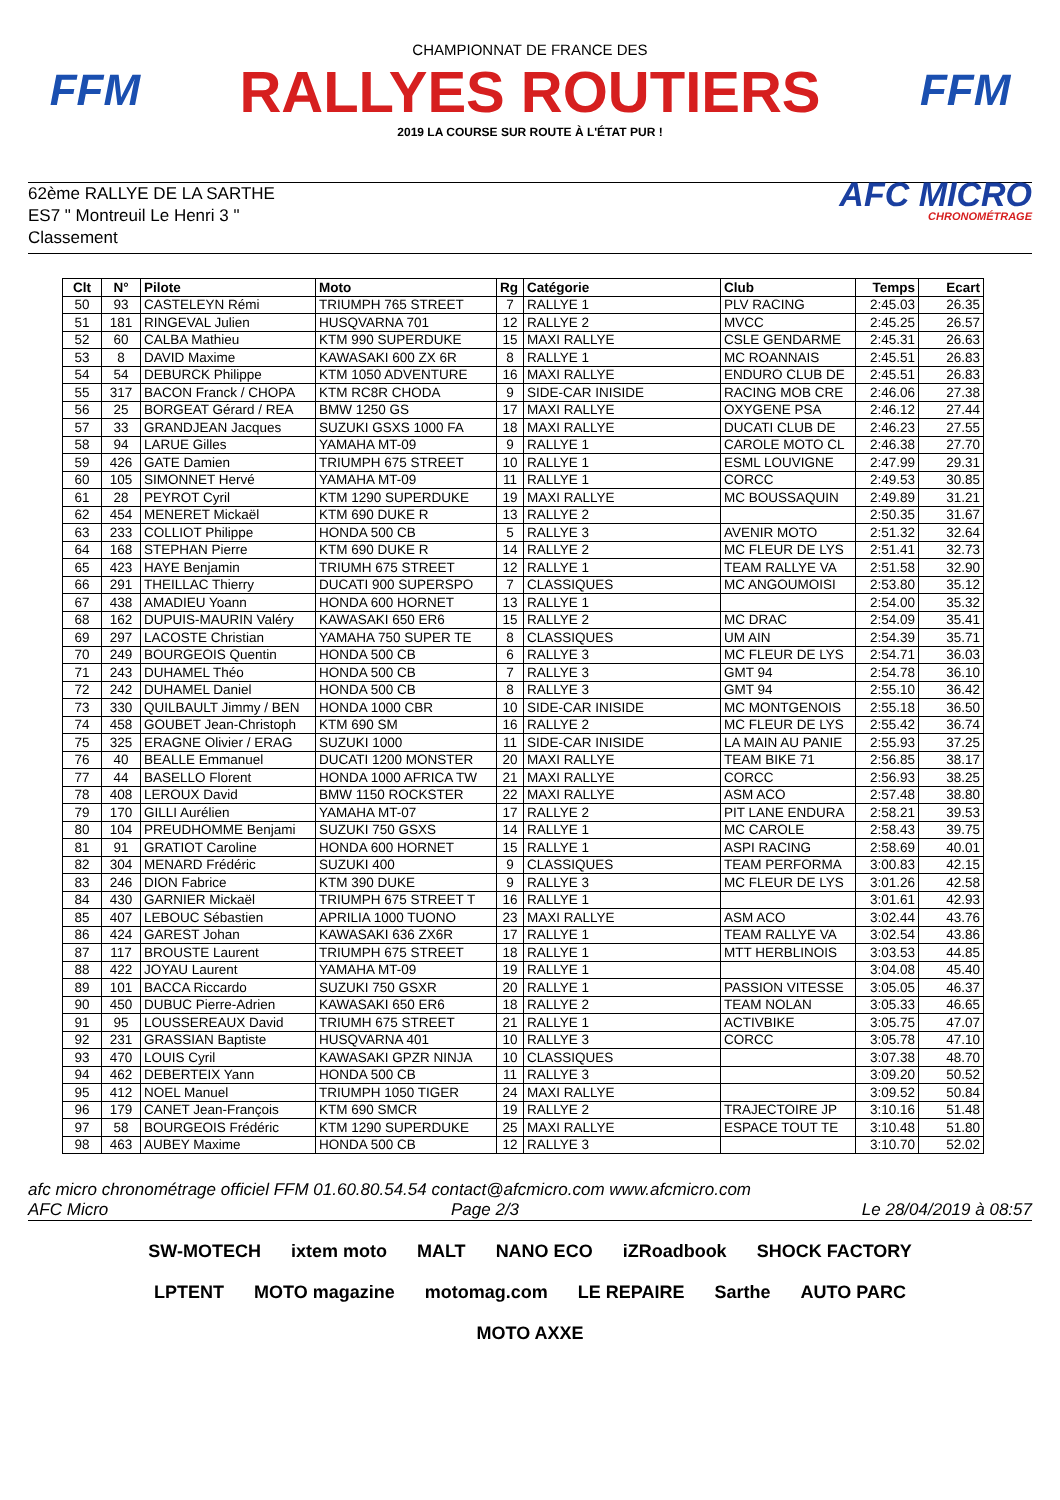FFM
CHAMPIONNAT DE FRANCE DES
RALLYES ROUTIERS
2019 LA COURSE SUR ROUTE À L'ÉTAT PUR !
FFM
62ème RALLYE DE LA SARTHE
ES7 " Montreuil Le Henri 3 "
Classement
AFC MICRO
CHRONOMÉTRAGE
| Clt | N° | Pilote | Moto | Rg | Catégorie | Club | Temps | Ecart |
| --- | --- | --- | --- | --- | --- | --- | --- | --- |
| 50 | 93 | CASTELEYN Rémi | TRIUMPH 765 STREET | 7 | RALLYE 1 | PLV RACING | 2:45.03 | 26.35 |
| 51 | 181 | RINGEVAL Julien | HUSQVARNA 701 | 12 | RALLYE 2 | MVCC | 2:45.25 | 26.57 |
| 52 | 60 | CALBA Mathieu | KTM 990 SUPERDUKE | 15 | MAXI RALLYE | CSLE GENDARME | 2:45.31 | 26.63 |
| 53 | 8 | DAVID Maxime | KAWASAKI 600 ZX 6R | 8 | RALLYE 1 | MC ROANNAIS | 2:45.51 | 26.83 |
| 54 | 54 | DEBURCK Philippe | KTM 1050 ADVENTURE | 16 | MAXI RALLYE | ENDURO CLUB DE | 2:45.51 | 26.83 |
| 55 | 317 | BACON Franck / CHOPA | KTM RC8R CHODA | 9 | SIDE-CAR INISIDE | RACING MOB CRE | 2:46.06 | 27.38 |
| 56 | 25 | BORGEAT Gérard / REA | BMW 1250 GS | 17 | MAXI RALLYE | OXYGENE PSA | 2:46.12 | 27.44 |
| 57 | 33 | GRANDJEAN Jacques | SUZUKI GSXS 1000 FA | 18 | MAXI RALLYE | DUCATI CLUB DE | 2:46.23 | 27.55 |
| 58 | 94 | LARUE Gilles | YAMAHA MT-09 | 9 | RALLYE 1 | CAROLE MOTO CL | 2:46.38 | 27.70 |
| 59 | 426 | GATE Damien | TRIUMPH 675 STREET | 10 | RALLYE 1 | ESML LOUVIGNE | 2:47.99 | 29.31 |
| 60 | 105 | SIMONNET Hervé | YAMAHA MT-09 | 11 | RALLYE 1 | CORCC | 2:49.53 | 30.85 |
| 61 | 28 | PEYROT Cyril | KTM 1290 SUPERDUKE | 19 | MAXI RALLYE | MC BOUSSAQUIN | 2:49.89 | 31.21 |
| 62 | 454 | MENERET Mickaël | KTM 690 DUKE R | 13 | RALLYE 2 | | 2:50.35 | 31.67 |
| 63 | 233 | COLLIOT Philippe | HONDA 500 CB | 5 | RALLYE 3 | AVENIR MOTO | 2:51.32 | 32.64 |
| 64 | 168 | STEPHAN Pierre | KTM 690 DUKE R | 14 | RALLYE 2 | MC FLEUR DE LYS | 2:51.41 | 32.73 |
| 65 | 423 | HAYE Benjamin | TRIUMH 675 STREET | 12 | RALLYE 1 | TEAM RALLYE VA | 2:51.58 | 32.90 |
| 66 | 291 | THEILLAC Thierry | DUCATI 900 SUPERSPO | 7 | CLASSIQUES | MC ANGOUMOISI | 2:53.80 | 35.12 |
| 67 | 438 | AMADIEU Yoann | HONDA 600 HORNET | 13 | RALLYE 1 | | 2:54.00 | 35.32 |
| 68 | 162 | DUPUIS-MAURIN Valéry | KAWASAKI 650 ER6 | 15 | RALLYE 2 | MC DRAC | 2:54.09 | 35.41 |
| 69 | 297 | LACOSTE Christian | YAMAHA 750 SUPER TE | 8 | CLASSIQUES | UM AIN | 2:54.39 | 35.71 |
| 70 | 249 | BOURGEOIS Quentin | HONDA 500 CB | 6 | RALLYE 3 | MC FLEUR DE LYS | 2:54.71 | 36.03 |
| 71 | 243 | DUHAMEL Théo | HONDA 500 CB | 7 | RALLYE 3 | GMT 94 | 2:54.78 | 36.10 |
| 72 | 242 | DUHAMEL Daniel | HONDA 500 CB | 8 | RALLYE 3 | GMT 94 | 2:55.10 | 36.42 |
| 73 | 330 | QUILBAULT Jimmy / BEN | HONDA 1000 CBR | 10 | SIDE-CAR INISIDE | MC MONTGENOIS | 2:55.18 | 36.50 |
| 74 | 458 | GOUBET Jean-Christoph | KTM 690 SM | 16 | RALLYE 2 | MC FLEUR DE LYS | 2:55.42 | 36.74 |
| 75 | 325 | ERAGNE Olivier / ERAG | SUZUKI 1000 | 11 | SIDE-CAR INISIDE | LA MAIN AU PANIE | 2:55.93 | 37.25 |
| 76 | 40 | BEALLE Emmanuel | DUCATI 1200 MONSTER | 20 | MAXI RALLYE | TEAM BIKE 71 | 2:56.85 | 38.17 |
| 77 | 44 | BASELLO Florent | HONDA 1000 AFRICA TW | 21 | MAXI RALLYE | CORCC | 2:56.93 | 38.25 |
| 78 | 408 | LEROUX David | BMW 1150 ROCKSTER | 22 | MAXI RALLYE | ASM ACO | 2:57.48 | 38.80 |
| 79 | 170 | GILLI Aurélien | YAMAHA MT-07 | 17 | RALLYE 2 | PIT LANE ENDURA | 2:58.21 | 39.53 |
| 80 | 104 | PREUDHOMME Benjami | SUZUKI 750 GSXS | 14 | RALLYE 1 | MC CAROLE | 2:58.43 | 39.75 |
| 81 | 91 | GRATIOT Caroline | HONDA 600 HORNET | 15 | RALLYE 1 | ASPI RACING | 2:58.69 | 40.01 |
| 82 | 304 | MENARD Frédéric | SUZUKI 400 | 9 | CLASSIQUES | TEAM PERFORMA | 3:00.83 | 42.15 |
| 83 | 246 | DION Fabrice | KTM 390 DUKE | 9 | RALLYE 3 | MC FLEUR DE LYS | 3:01.26 | 42.58 |
| 84 | 430 | GARNIER Mickaël | TRIUMPH 675 STREET T | 16 | RALLYE 1 | | 3:01.61 | 42.93 |
| 85 | 407 | LEBOUC Sébastien | APRILIA 1000 TUONO | 23 | MAXI RALLYE | ASM ACO | 3:02.44 | 43.76 |
| 86 | 424 | GAREST Johan | KAWASAKI 636 ZX6R | 17 | RALLYE 1 | TEAM RALLYE VA | 3:02.54 | 43.86 |
| 87 | 117 | BROUSTE Laurent | TRIUMPH 675 STREET | 18 | RALLYE 1 | MTT HERBLINOIS | 3:03.53 | 44.85 |
| 88 | 422 | JOYAU Laurent | YAMAHA MT-09 | 19 | RALLYE 1 | | 3:04.08 | 45.40 |
| 89 | 101 | BACCA Riccardo | SUZUKI 750 GSXR | 20 | RALLYE 1 | PASSION VITESSE | 3:05.05 | 46.37 |
| 90 | 450 | DUBUC Pierre-Adrien | KAWASAKI 650 ER6 | 18 | RALLYE 2 | TEAM NOLAN | 3:05.33 | 46.65 |
| 91 | 95 | LOUSSEREAUX David | TRIUMH 675 STREET | 21 | RALLYE 1 | ACTIVBIKE | 3:05.75 | 47.07 |
| 92 | 231 | GRASSIAN Baptiste | HUSQVARNA 401 | 10 | RALLYE 3 | CORCC | 3:05.78 | 47.10 |
| 93 | 470 | LOUIS Cyril | KAWASAKI GPZR NINJA | 10 | CLASSIQUES | | 3:07.38 | 48.70 |
| 94 | 462 | DEBERTEIX Yann | HONDA 500 CB | 11 | RALLYE 3 | | 3:09.20 | 50.52 |
| 95 | 412 | NOEL Manuel | TRIUMPH 1050 TIGER | 24 | MAXI RALLYE | | 3:09.52 | 50.84 |
| 96 | 179 | CANET Jean-François | KTM 690 SMCR | 19 | RALLYE 2 | TRAJECTOIRE JP | 3:10.16 | 51.48 |
| 97 | 58 | BOURGEOIS Frédéric | KTM 1290 SUPERDUKE | 25 | MAXI RALLYE | ESPACE TOUT TE | 3:10.48 | 51.80 |
| 98 | 463 | AUBEY Maxime | HONDA 500 CB | 12 | RALLYE 3 | | 3:10.70 | 52.02 |
afc micro chronométrage officiel FFM 01.60.80.54.54 contact@afcmicro.com www.afcmicro.com
AFC Micro Page 2/3 Le 28/04/2019 à 08:57
SW-MOTECH ixtem moto MALT NANO ECO iZRoadbook SHOCK FACTORY LPTENT MOTO magazine motomag.com LE REPAIRE Sarthe AUTO PARC MOTO AXXE